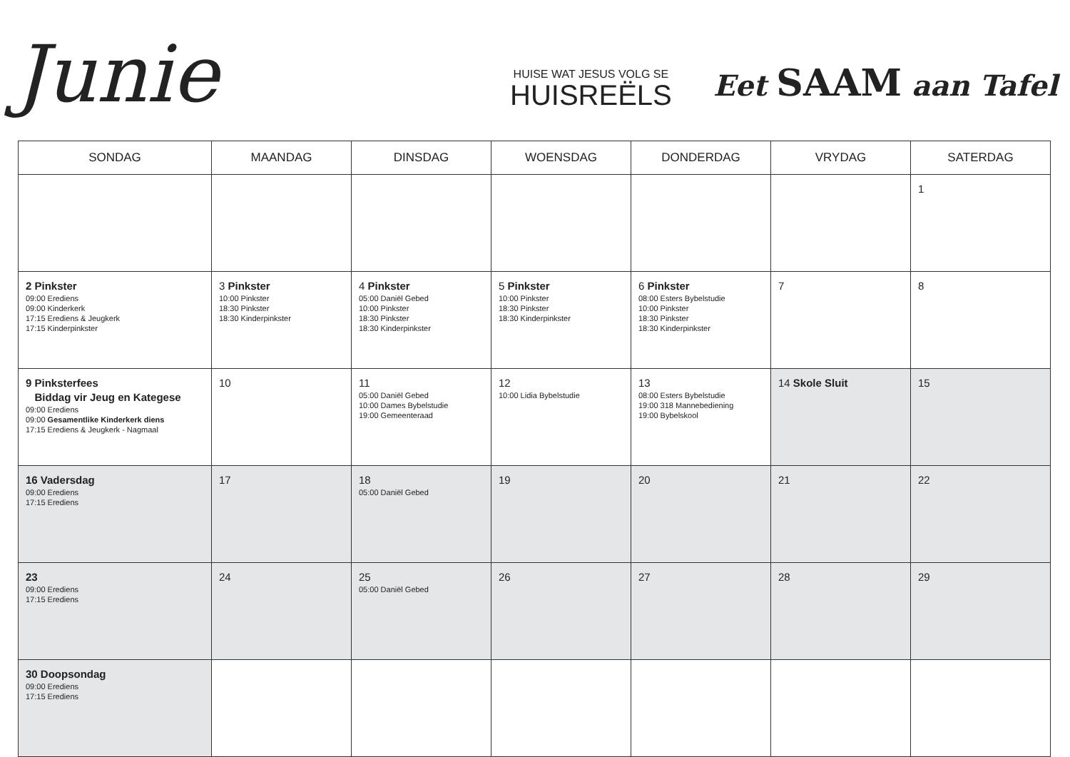Junie
HUISE WAT JESUS VOLG SE
HUISREËLS
Eet SAAM aan Tafel
| SONDAG | MAANDAG | DINSDAG | WOENSDAG | DONDERDAG | VRYDAG | SATERDAG |
| --- | --- | --- | --- | --- | --- | --- |
| | | | | | | 1 |
| 2 Pinkster 09:00 Erediens 09:00 Kinderkerk 17:15 Erediens & Jeugkerk 17:15 Kinderpinkster | 3 Pinkster 10:00 Pinkster 18:30 Pinkster 18:30 Kinderpinkster | 4 Pinkster 05:00 Daniël Gebed 10:00 Pinkster 18:30 Pinkster 18:30 Kinderpinkster | 5 Pinkster 10:00 Pinkster 18:30 Pinkster 18:30 Kinderpinkster | 6 Pinkster 08:00 Esters Bybelstudie 10:00 Pinkster 18:30 Pinkster 18:30 Kinderpinkster | 7 | 8 |
| 9 Pinksterfees Biddag vir Jeug en Kategese 09:00 Erediens 09:00 Gesamentlike Kinderkerk diens 17:15 Erediens & Jeugkerk - Nagmaal | 10 | 11 05:00 Daniël Gebed 10:00 Dames Bybelstudie 19:00 Gemeenteraad | 12 10:00 Lidia Bybelstudie | 13 08:00 Esters Bybelstudie 19:00 318 Mannebediening 19:00 Bybelskool | 14 Skole Sluit | 15 |
| 16 Vadersdag 09:00 Erediens 17:15 Erediens | 17 | 18 05:00 Daniël Gebed | 19 | 20 | 21 | 22 |
| 23 09:00 Erediens 17:15 Erediens | 24 | 25 05:00 Daniël Gebed | 26 | 27 | 28 | 29 |
| 30 Doopsondag 09:00 Erediens 17:15 Erediens | | | | | | |